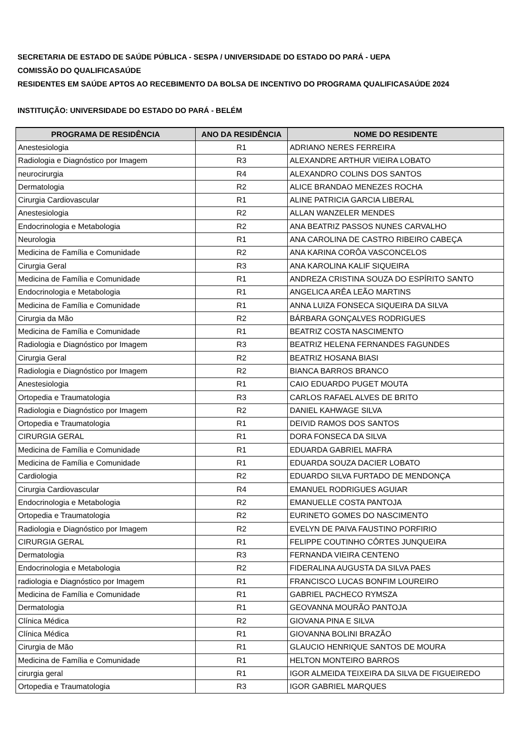SECRETARIA DE ESTADO DE SAÚDE PÚBLICA - SESPA / UNIVERSIDADE DO ESTADO DO PARÁ - UEPA
COMISSÃO DO QUALIFICASAÚDE
RESIDENTES EM SAÚDE APTOS AO RECEBIMENTO DA BOLSA DE INCENTIVO DO PROGRAMA QUALIFICASAÚDE 2024
INSTITUIÇÃO: UNIVERSIDADE DO ESTADO DO PARÁ - BELÉM
| PROGRAMA DE RESIDÊNCIA | ANO DA RESIDÊNCIA | NOME DO RESIDENTE |
| --- | --- | --- |
| Anestesiologia | R1 | ADRIANO NERES FERREIRA |
| Radiologia e Diagnóstico por Imagem | R3 | ALEXANDRE ARTHUR VIEIRA LOBATO |
| neurocirurgia | R4 | ALEXANDRO COLINS DOS SANTOS |
| Dermatologia | R2 | ALICE BRANDAO MENEZES ROCHA |
| Cirurgia Cardiovascular | R1 | ALINE PATRICIA GARCIA LIBERAL |
| Anestesiologia | R2 | ALLAN WANZELER MENDES |
| Endocrinologia e Metabologia | R2 | ANA BEATRIZ PASSOS NUNES CARVALHO |
| Neurologia | R1 | ANA CAROLINA DE CASTRO RIBEIRO CABEÇA |
| Medicina de Família e Comunidade | R2 | ANA KARINA CORÔA VASCONCELOS |
| Cirurgia Geral | R3 | ANA KAROLINA KALIF SIQUEIRA |
| Medicina de Família e Comunidade | R1 | ANDREZA CRISTINA SOUZA DO ESPÍRITO SANTO |
| Endocrinologia e Metabologia | R1 | ANGELICA ARÊA LEÃO MARTINS |
| Medicina de Família e Comunidade | R1 | ANNA LUIZA FONSECA SIQUEIRA DA SILVA |
| Cirurgia da Mão | R2 | BÁRBARA GONÇALVES RODRIGUES |
| Medicina de Família e Comunidade | R1 | BEATRIZ COSTA NASCIMENTO |
| Radiologia e Diagnóstico por Imagem | R3 | BEATRIZ HELENA FERNANDES FAGUNDES |
| Cirurgia Geral | R2 | BEATRIZ HOSANA BIASI |
| Radiologia e Diagnóstico por Imagem | R2 | BIANCA BARROS BRANCO |
| Anestesiologia | R1 | CAIO EDUARDO PUGET MOUTA |
| Ortopedia e Traumatologia | R3 | CARLOS RAFAEL ALVES DE BRITO |
| Radiologia e Diagnóstico por Imagem | R2 | DANIEL KAHWAGE SILVA |
| Ortopedia e Traumatologia | R1 | DEIVID RAMOS DOS SANTOS |
| CIRURGIA GERAL | R1 | DORA FONSECA DA SILVA |
| Medicina de Família e Comunidade | R1 | EDUARDA GABRIEL MAFRA |
| Medicina de Família e Comunidade | R1 | EDUARDA SOUZA DACIER LOBATO |
| Cardiologia | R2 | EDUARDO SILVA FURTADO DE MENDONÇA |
| Cirurgia Cardiovascular | R4 | EMANUEL RODRIGUES AGUIAR |
| Endocrinologia e Metabologia | R2 | EMANUELLE COSTA PANTOJA |
| Ortopedia e Traumatologia | R2 | EURINETO GOMES DO NASCIMENTO |
| Radiologia e Diagnóstico por Imagem | R2 | EVELYN DE PAIVA FAUSTINO PORFIRIO |
| CIRURGIA GERAL | R1 | FELIPPE COUTINHO CÔRTES JUNQUEIRA |
| Dermatologia | R3 | FERNANDA VIEIRA CENTENO |
| Endocrinologia e Metabologia | R2 | FIDERALINA AUGUSTA DA SILVA PAES |
| radiologia e Diagnóstico por Imagem | R1 | FRANCISCO LUCAS BONFIM LOUREIRO |
| Medicina de Família e Comunidade | R1 | GABRIEL PACHECO RYMSZA |
| Dermatologia | R1 | GEOVANNA MOURÃO PANTOJA |
| Clínica Médica | R2 | GIOVANA PINA E SILVA |
| Clínica Médica | R1 | GIOVANNA BOLINI BRAZÃO |
| Cirurgia de Mão | R1 | GLAUCIO HENRIQUE SANTOS DE MOURA |
| Medicina de Família e Comunidade | R1 | HELTON MONTEIRO BARROS |
| cirurgia geral | R1 | IGOR ALMEIDA TEIXEIRA DA SILVA DE FIGUEIREDO |
| Ortopedia e Traumatologia | R3 | IGOR GABRIEL MARQUES |